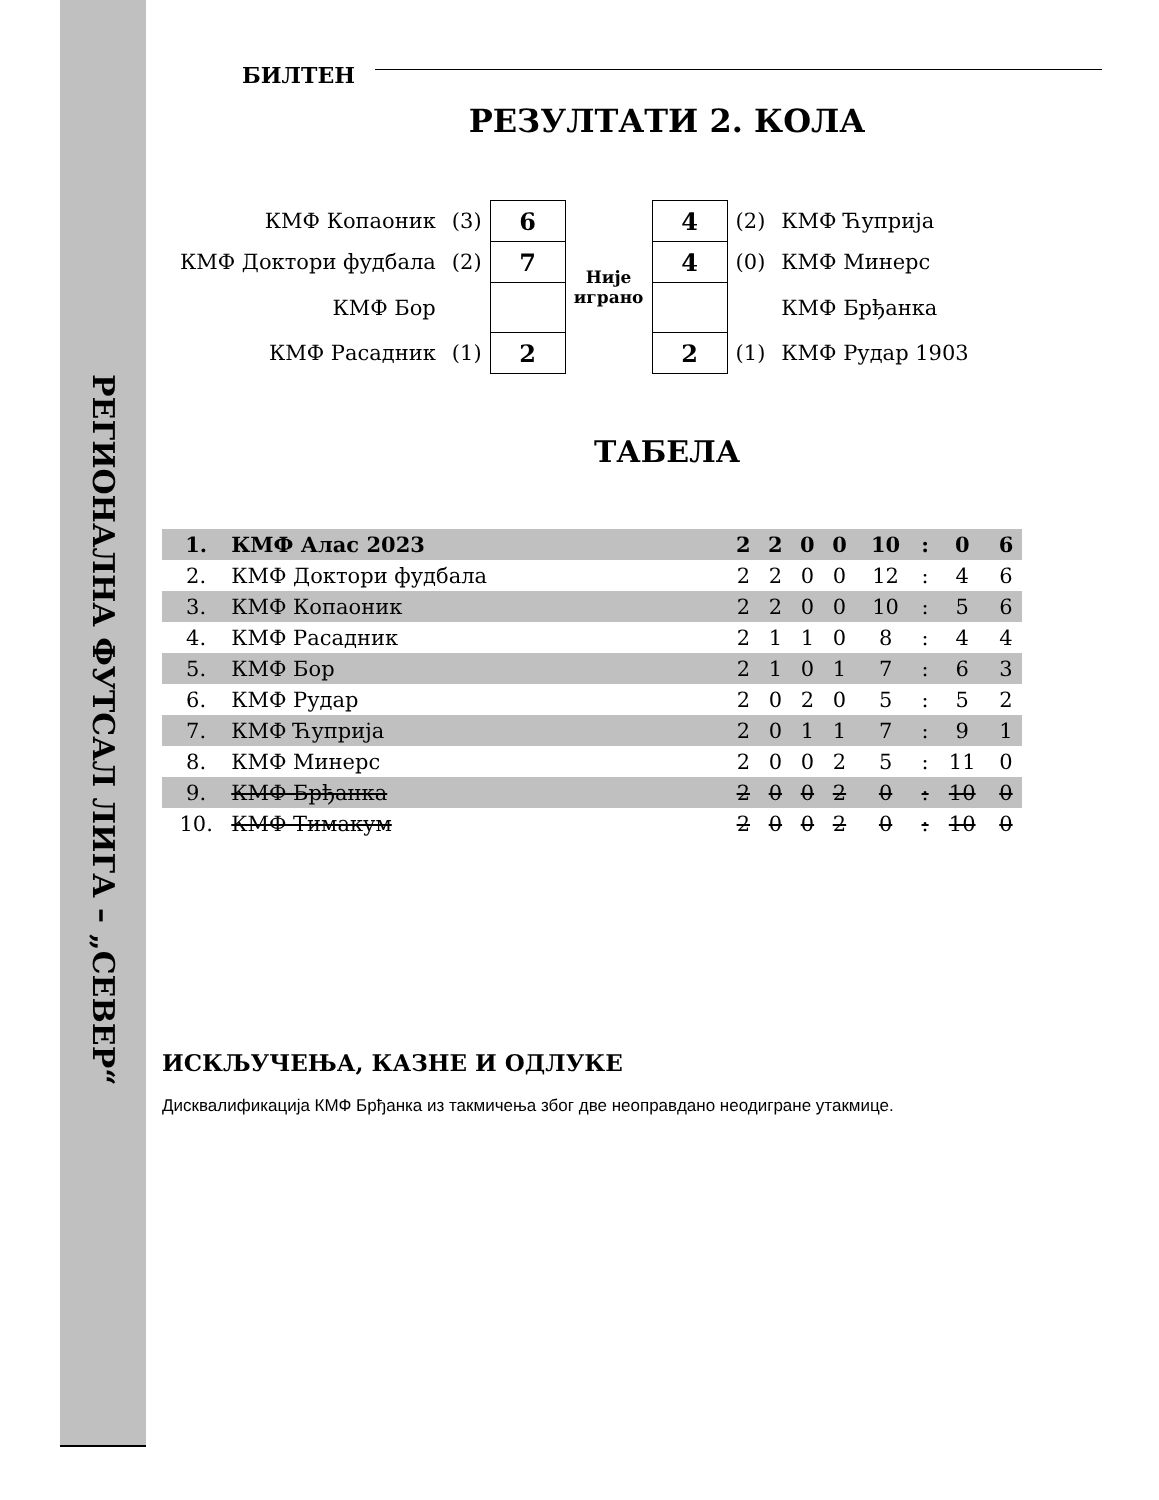РЕГИОНАЛНА ФУТСАЛ ЛИГА – „СЕВЕР“
БИЛТЕН
РЕЗУЛТАТИ 2. КОЛА
| КМФ Копаоник | (3) | 6 | Није играно | 4 | (2) | КМФ Ћуприја |
| КМФ Доктори фудбала | (2) | 7 | | 4 | (0) | КМФ Минерс |
| КМФ Бор | | | | | | КМФ Брђанка |
| КМФ Расадник | (1) | 2 | | 2 | (1) | КМФ Рудар 1903 |
ТАБЕЛА
| 1. | КМФ Алас 2023 | 2 | 2 | 0 | 0 | 10 | : | 0 | 6 |
| 2. | КМФ Доктори фудбала | 2 | 2 | 0 | 0 | 12 | : | 4 | 6 |
| 3. | КМФ Копаоник | 2 | 2 | 0 | 0 | 10 | : | 5 | 6 |
| 4. | КМФ Расадник | 2 | 1 | 1 | 0 | 8 | : | 4 | 4 |
| 5. | КМФ Бор | 2 | 1 | 0 | 1 | 7 | : | 6 | 3 |
| 6. | КМФ Рудар | 2 | 0 | 2 | 0 | 5 | : | 5 | 2 |
| 7. | КМФ Ћуприја | 2 | 0 | 1 | 1 | 7 | : | 9 | 1 |
| 8. | КМФ Минерс | 2 | 0 | 0 | 2 | 5 | : | 11 | 0 |
| 9. | КМФ Брђанка | 2 | 0 | 0 | 2 | 0 | : | 10 | 0 |
| 10. | КМФ Тимакум | 2 | 0 | 0 | 2 | 0 | : | 10 | 0 |
ИСКЉУЧЕЊА, КАЗНЕ И ОДЛУКЕ
Дисквалификација КМФ Брђанка из такмичења због две неоправдано неодигране утакмице.